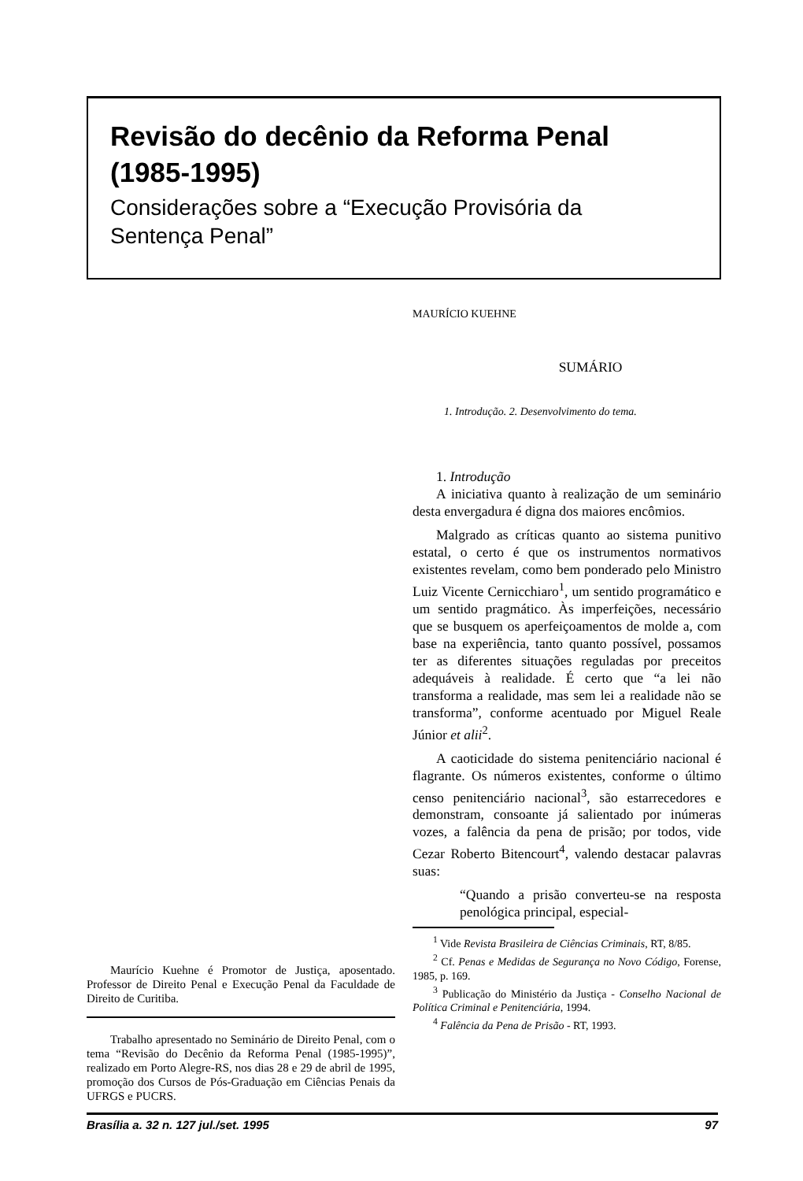Revisão do decênio da Reforma Penal
(1985-1995)
Considerações sobre a “Execução Provisória da Sentença Penal”
Maurício Kuehne é Promotor de Justiça, aposentado. Professor de Direito Penal e Execução Penal da Faculdade de Direito de Curitiba.
Trabalho apresentado no Seminário de Direito Penal, com o tema “Revisão do Decênio da Reforma Penal (1985-1995)”, realizado em Porto Alegre-RS, nos dias 28 e 29 de abril de 1995, promoção dos Cursos de Pós-Graduação em Ciências Penais da UFRGS e PUCRS.
MAURÍCIO KUEHNE
SUMÁRIO
1. Introdução. 2. Desenvolvimento do tema.
1. Introdução
A iniciativa quanto à realização de um seminário desta envergadura é digna dos maiores encômios.
Malgrado as críticas quanto ao sistema punitivo estatal, o certo é que os instrumentos normativos existentes revelam, como bem ponderado pelo Ministro Luiz Vicente Cernicchiaro<sup>1</sup>, um sentido programático e um sentido pragmático. Às imperfeições, necessário que se busquem os aperfeiçoamentos de molde a, com base na experiência, tanto quanto possível, possamos ter as diferentes situações reguladas por preceitos adequáveis à realidade. É certo que “a lei não transforma a realidade, mas sem lei a realidade não se transforma”, conforme acentuado por Miguel Reale Júnior et alii<sup>2</sup>.
A caoticidade do sistema penitenciário nacional é flagrante. Os números existentes, conforme o último censo penitenciário nacional<sup>3</sup>, são estarrecedores e demonstram, consoante já salientado por inúmeras vozes, a falência da pena de prisão; por todos, vide Cezar Roberto Bitencourt<sup>4</sup>, valendo destacar palavras suas:
“Quando a prisão converteu-se na resposta penológica principal, especial-
<sup>1</sup> Vide Revista Brasileira de Ciências Criminais, RT, 8/85.
<sup>2</sup> Cf. Penas e Medidas de Segurança no Novo Código, Forense, 1985, p. 169.
<sup>3</sup> Publicação do Ministério da Justiça - Conselho Nacional de Política Criminal e Penitenciária, 1994.
<sup>4</sup> Falência da Pena de Prisão - RT, 1993.
Brasília a. 32 n. 127 jul./set. 1995 97